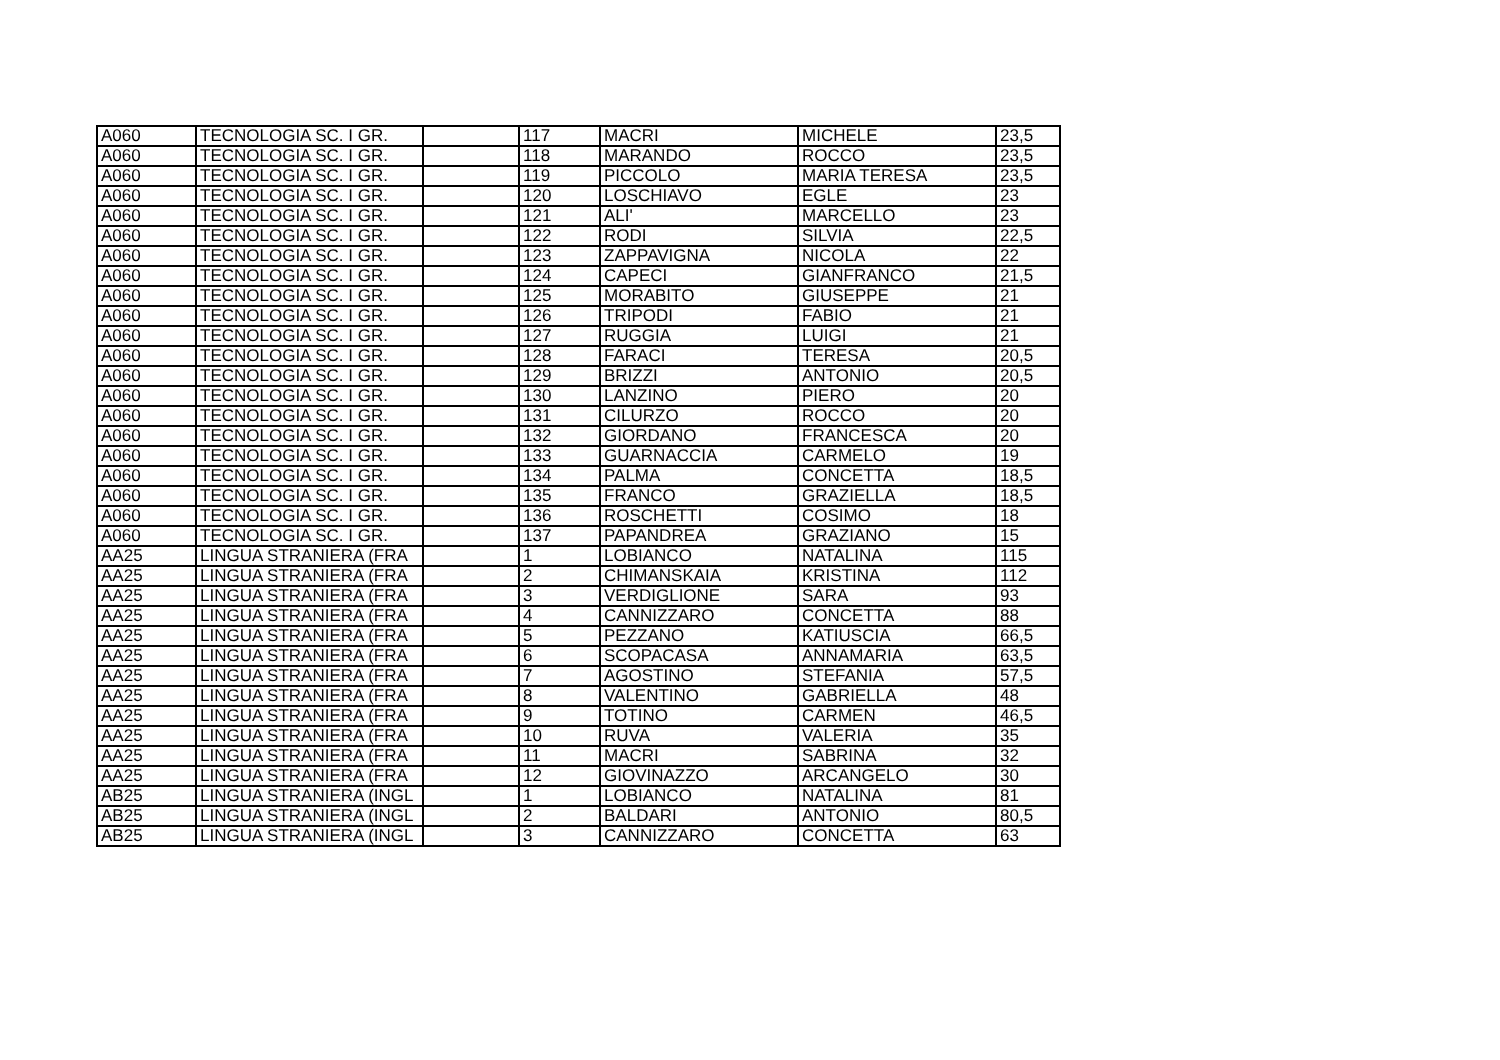| A060 | TECNOLOGIA SC. I GR. | | 117 | MACRI | MICHELE | 23,5 |
| A060 | TECNOLOGIA SC. I GR. | | 118 | MARANDO | ROCCO | 23,5 |
| A060 | TECNOLOGIA SC. I GR. | | 119 | PICCOLO | MARIA TERESA | 23,5 |
| A060 | TECNOLOGIA SC. I GR. | | 120 | LOSCHIAVO | EGLE | 23 |
| A060 | TECNOLOGIA SC. I GR. | | 121 | ALI' | MARCELLO | 23 |
| A060 | TECNOLOGIA SC. I GR. | | 122 | RODI | SILVIA | 22,5 |
| A060 | TECNOLOGIA SC. I GR. | | 123 | ZAPPAVIGNA | NICOLA | 22 |
| A060 | TECNOLOGIA SC. I GR. | | 124 | CAPECI | GIANFRANCO | 21,5 |
| A060 | TECNOLOGIA SC. I GR. | | 125 | MORABITO | GIUSEPPE | 21 |
| A060 | TECNOLOGIA SC. I GR. | | 126 | TRIPODI | FABIO | 21 |
| A060 | TECNOLOGIA SC. I GR. | | 127 | RUGGIA | LUIGI | 21 |
| A060 | TECNOLOGIA SC. I GR. | | 128 | FARACI | TERESA | 20,5 |
| A060 | TECNOLOGIA SC. I GR. | | 129 | BRIZZI | ANTONIO | 20,5 |
| A060 | TECNOLOGIA SC. I GR. | | 130 | LANZINO | PIERO | 20 |
| A060 | TECNOLOGIA SC. I GR. | | 131 | CILURZO | ROCCO | 20 |
| A060 | TECNOLOGIA SC. I GR. | | 132 | GIORDANO | FRANCESCA | 20 |
| A060 | TECNOLOGIA SC. I GR. | | 133 | GUARNACCIA | CARMELO | 19 |
| A060 | TECNOLOGIA SC. I GR. | | 134 | PALMA | CONCETTA | 18,5 |
| A060 | TECNOLOGIA SC. I GR. | | 135 | FRANCO | GRAZIELLA | 18,5 |
| A060 | TECNOLOGIA SC. I GR. | | 136 | ROSCHETTI | COSIMO | 18 |
| A060 | TECNOLOGIA SC. I GR. | | 137 | PAPANDREA | GRAZIANO | 15 |
| AA25 | LINGUA STRANIERA (FRA | | 1 | LOBIANCO | NATALINA | 115 |
| AA25 | LINGUA STRANIERA (FRA | | 2 | CHIMANSKAIA | KRISTINA | 112 |
| AA25 | LINGUA STRANIERA (FRA | | 3 | VERDIGLIONE | SARA | 93 |
| AA25 | LINGUA STRANIERA (FRA | | 4 | CANNIZZARO | CONCETTA | 88 |
| AA25 | LINGUA STRANIERA (FRA | | 5 | PEZZANO | KATIUSCIA | 66,5 |
| AA25 | LINGUA STRANIERA (FRA | | 6 | SCOPACASA | ANNAMARIA | 63,5 |
| AA25 | LINGUA STRANIERA (FRA | | 7 | AGOSTINO | STEFANIA | 57,5 |
| AA25 | LINGUA STRANIERA (FRA | | 8 | VALENTINO | GABRIELLA | 48 |
| AA25 | LINGUA STRANIERA (FRA | | 9 | TOTINO | CARMEN | 46,5 |
| AA25 | LINGUA STRANIERA (FRA | | 10 | RUVA | VALERIA | 35 |
| AA25 | LINGUA STRANIERA (FRA | | 11 | MACRI | SABRINA | 32 |
| AA25 | LINGUA STRANIERA (FRA | | 12 | GIOVINAZZO | ARCANGELO | 30 |
| AB25 | LINGUA STRANIERA (INGL | | 1 | LOBIANCO | NATALINA | 81 |
| AB25 | LINGUA STRANIERA (INGL | | 2 | BALDARI | ANTONIO | 80,5 |
| AB25 | LINGUA STRANIERA (INGL | | 3 | CANNIZZARO | CONCETTA | 63 |